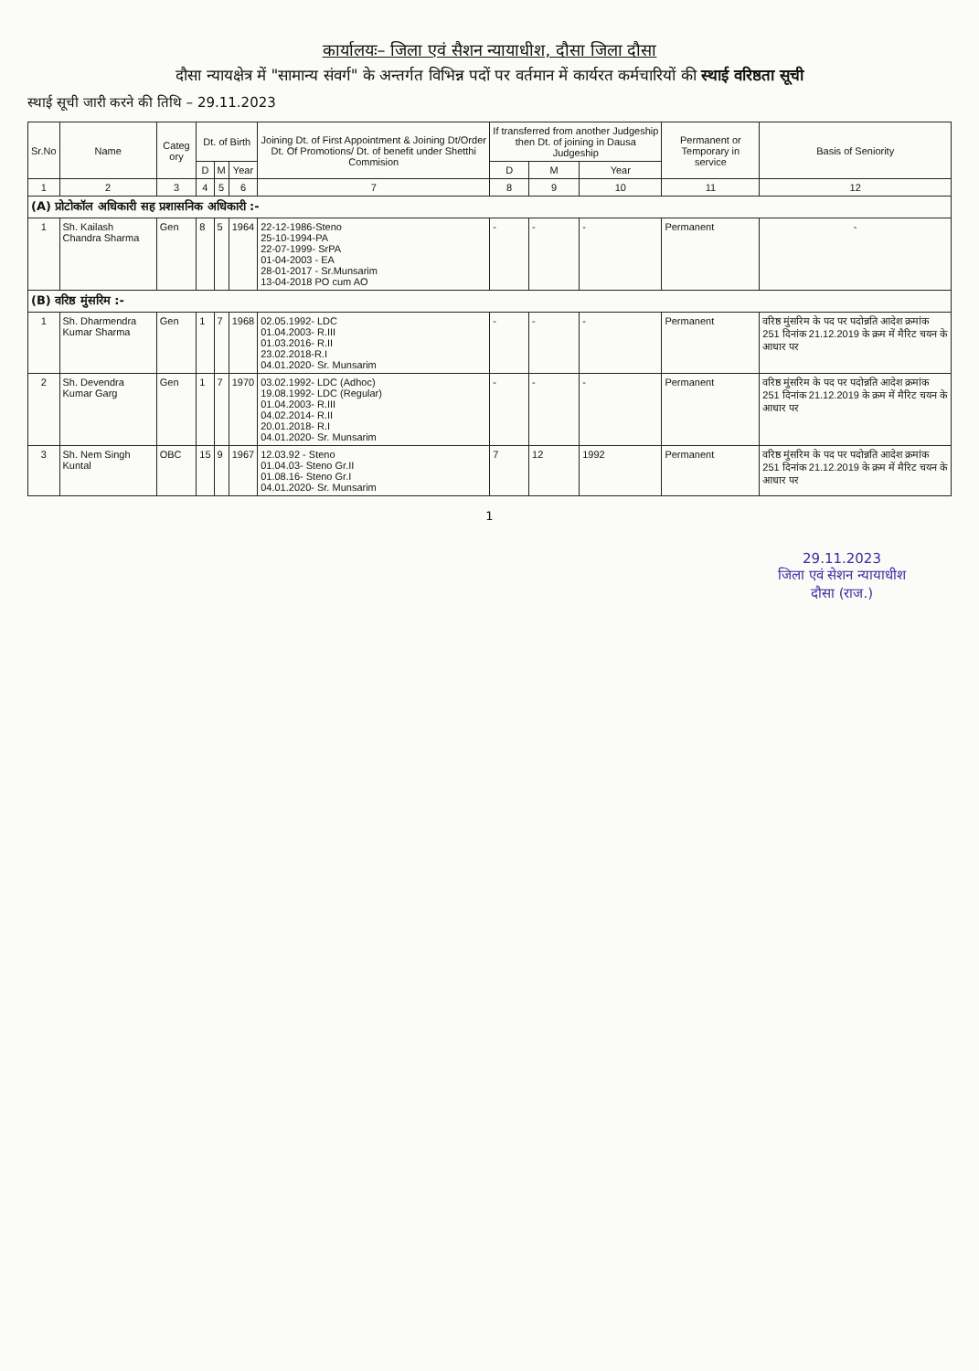कार्यालयः– जिला एवं सैशन न्यायाधीश, दौसा जिला दौसा
दौसा न्यायक्षेत्र में "सामान्य संवर्ग" के अन्तर्गत विभिन्न पदों पर वर्तमान में कार्यरत कर्मचारियों की स्थाई वरिष्ठता सूची
स्थाई सूची जारी करने की तिथि – 29.11.2023
| Sr.No | Name | Categ ory | Dt. of Birth | | | Joining Dt. of First Appointment & Joining Dt/Order Dt. Of Promotions/ Dt. of benefit under Shetthi Commision | If transferred from another Judgeship then Dt. of joining in Dausa Judgeship | | | Permanent or Temporary in service | Basis of Seniority |
| --- | --- | --- | --- | --- | --- | --- | --- | --- | --- | --- | --- |
| | | | D | M | Year | | D | M | Year | | |
| 1 | 2 | 3 | 4 | 5 | 6 | 7 | 8 | 9 | 10 | 11 | 12 |
| (A) प्रोटोकॉल अधिकारी सह प्रशासनिक अधिकारी :- | | | | | | | | | | | |
| 1 | Sh. Kailash Chandra Sharma | Gen | 8 | 5 | 1964 | 22-12-1986-Steno 25-10-1994-PA 22-07-1999- SrPA 01-04-2003 - EA 28-01-2017 - Sr.Munsarim 13-04-2018 PO cum AO | - | - | - | Permanent | - |
| (B) वरिष्ठ मुंसरिम :- | | | | | | | | | | | |
| 1 | Sh. Dharmendra Kumar Sharma | Gen | 1 | 7 | 1968 | 02.05.1992- LDC 01.04.2003- R.III 01.03.2016- R.II 23.02.2018-R.I 04.01.2020- Sr. Munsarim | - | - | - | Permanent | वरिष्ठ मुंसरिम के पद पर पदोन्नति आदेश क्रमांक 251 दिनांक 21.12.2019 के क्रम में मैरिट चयन के आधार पर |
| 2 | Sh. Devendra Kumar Garg | Gen | 1 | 7 | 1970 | 03.02.1992- LDC (Adhoc) 19.08.1992- LDC (Regular) 01.04.2003- R.III 04.02.2014- R.II 20.01.2018- R.I 04.01.2020- Sr. Munsarim | - | - | - | Permanent | वरिष्ठ मुंसरिम के पद पर पदोन्नति आदेश क्रमांक 251 दिनांक 21.12.2019 के क्रम में मैरिट चयन के आधार पर |
| 3 | Sh. Nem Singh Kuntal | OBC | 15 | 9 | 1967 | 12.03.92 - Steno 01.04.03- Steno Gr.II 01.08.16- Steno Gr.I 04.01.2020- Sr. Munsarim | 7 | 12 | 1992 | Permanent | वरिष्ठ मुंसरिम के पद पर पदोन्नति आदेश क्रमांक 251 दिनांक 21.12.2019 के क्रम में मैरिट चयन के आधार पर |
1
29.11.2023
जिला एवं सेशन न्यायाधीश
दौसा (राज.)